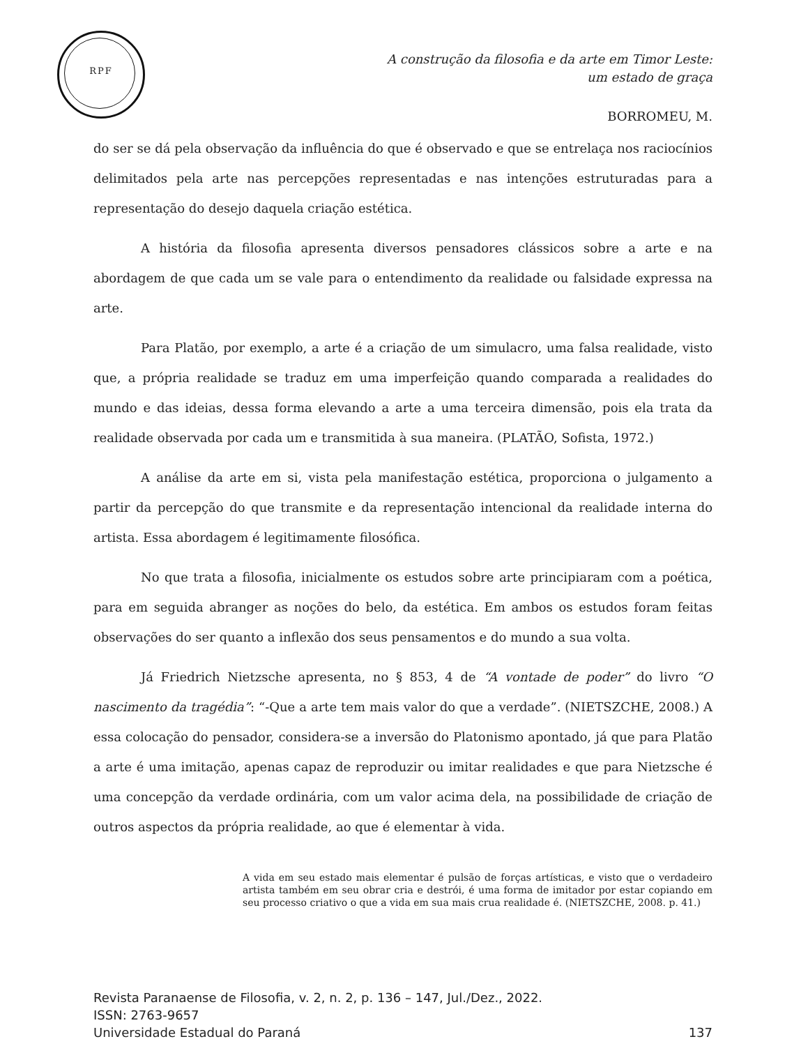RPF
A construção da filosofia e da arte em Timor Leste:
um estado de graça
BORROMEU, M.
do ser se dá pela observação da influência do que é observado e que se entrelaça nos raciocínios delimitados pela arte nas percepções representadas e nas intenções estruturadas para a representação do desejo daquela criação estética.
A história da filosofia apresenta diversos pensadores clássicos sobre a arte e na abordagem de que cada um se vale para o entendimento da realidade ou falsidade expressa na arte.
Para Platão, por exemplo, a arte é a criação de um simulacro, uma falsa realidade, visto que, a própria realidade se traduz em uma imperfeição quando comparada a realidades do mundo e das ideias, dessa forma elevando a arte a uma terceira dimensão, pois ela trata da realidade observada por cada um e transmitida à sua maneira. (PLATÃO, Sofista, 1972.)
A análise da arte em si, vista pela manifestação estética, proporciona o julgamento a partir da percepção do que transmite e da representação intencional da realidade interna do artista. Essa abordagem é legitimamente filosófica.
No que trata a filosofia, inicialmente os estudos sobre arte principiaram com a poética, para em seguida abranger as noções do belo, da estética. Em ambos os estudos foram feitas observações do ser quanto a inflexão dos seus pensamentos e do mundo a sua volta.
Já Friedrich Nietzsche apresenta, no § 853, 4 de “A vontade de poder” do livro “O nascimento da tragédia”: “-Que a arte tem mais valor do que a verdade”. (NIETSZCHE, 2008.) A essa colocação do pensador, considera-se a inversão do Platonismo apontado, já que para Platão a arte é uma imitação, apenas capaz de reproduzir ou imitar realidades e que para Nietzsche é uma concepção da verdade ordinária, com um valor acima dela, na possibilidade de criação de outros aspectos da própria realidade, ao que é elementar à vida.
A vida em seu estado mais elementar é pulsão de forças artísticas, e visto que o verdadeiro artista também em seu obrar cria e destrói, é uma forma de imitador por estar copiando em seu processo criativo o que a vida em sua mais crua realidade é. (NIETSZCHE, 2008. p. 41.)
Revista Paranaense de Filosofia, v. 2, n. 2, p. 136 – 147, Jul./Dez., 2022.
ISSN: 2763-9657
Universidade Estadual do Paraná 137